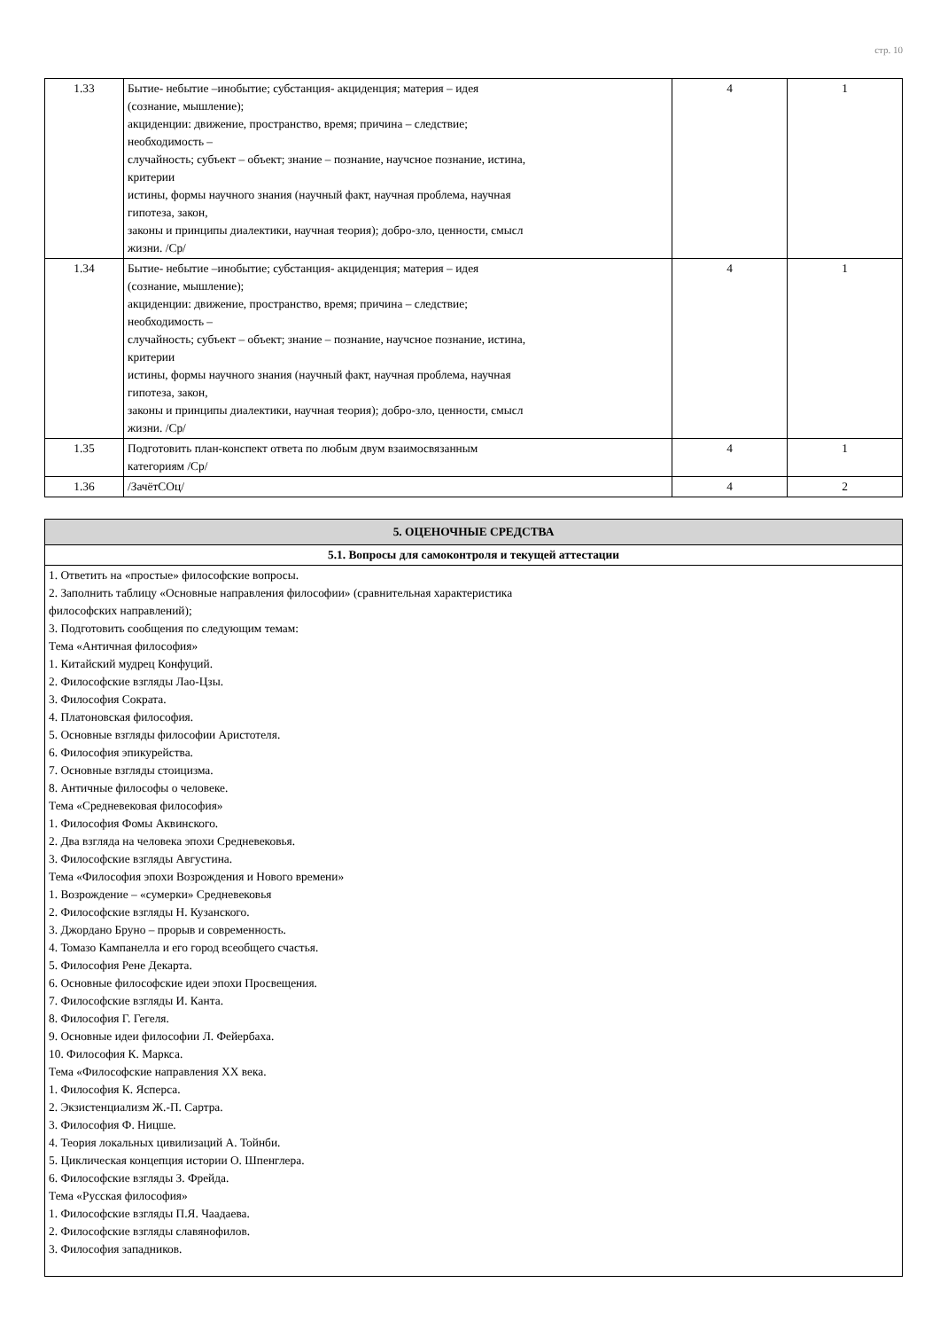стр. 10
| 1.33 | Бытие- небытие –инобытие; субстанция- акциденция; материя – идея (сознание, мышление); акциденции: движение, пространство, время; причина – следствие; необходимость – случайность; субъект – объект; знание – познание, научсное познание, истина, критерии истины, формы научного знания (научный факт, научная проблема, научная гипотеза, закон, законы и принципы диалектики, научная теория); добро-зло, ценности, смысл жизни. /Ср/ | 4 | 1 |
| 1.34 | Бытие- небытие –инобытие; субстанция- акциденция; материя – идея (сознание, мышление); акциденции: движение, пространство, время; причина – следствие; необходимость – случайность; субъект – объект; знание – познание, научсное познание, истина, критерии истины, формы научного знания (научный факт, научная проблема, научная гипотеза, закон, законы и принципы диалектики, научная теория); добро-зло, ценности, смысл жизни. /Ср/ | 4 | 1 |
| 1.35 | Подготовить план-конспект ответа по любым двум взаимосвязанным категориям /Ср/ | 4 | 1 |
| 1.36 | /ЗачётСОц/ | 4 | 2 |
| 5. ОЦЕНОЧНЫЕ СРЕДСТВА |
| 5.1. Вопросы для самоконтроля и текущей аттестации |
| 1. Ответить на «простые» философские вопросы. 2. Заполнить таблицу «Основные направления философии» (сравнительная характеристика философских направлений); 3. Подготовить сообщения по следующим темам: Тема «Античная философия» 1. Китайский мудрец Конфуций. 2. Философские взгляды Лао-Цзы. 3. Философия Сократа. 4. Платоновская философия. 5. Основные взгляды философии Аристотеля. 6. Философия эпикурейства. 7. Основные взгляды стоицизма. 8. Античные философы о человеке. Тема «Средневековая философия» 1. Философия Фомы Аквинского. 2. Два взгляда на человека эпохи Средневековья. 3. Философские взгляды Августина. Тема «Философия эпохи Возрождения и Нового времени» 1. Возрождение – «сумерки» Средневековья 2. Философские взгляды Н. Кузанского. 3. Джордано Бруно – прорыв и современность. 4. Томазо Кампанелла и его город всеобщего счастья. 5. Философия Рене Декарта. 6. Основные философские идеи эпохи Просвещения. 7. Философские взгляды И. Канта. 8. Философия Г. Гегеля. 9. Основные идеи философии Л. Фейербаха. 10. Философия К. Маркса. Тема «Философские направления ХХ века. 1. Философия К. Ясперса. 2. Экзистенциализм Ж.-П. Сартра. 3. Философия Ф. Ницше. 4. Теория локальных цивилизаций А. Тойнби. 5. Циклическая концепция истории О. Шпенглера. 6. Философские взгляды З. Фрейда. Тема «Русская философия» 1. Философские взгляды П.Я. Чаадаева. 2. Философские взгляды славянофилов. 3. Философия западников. |